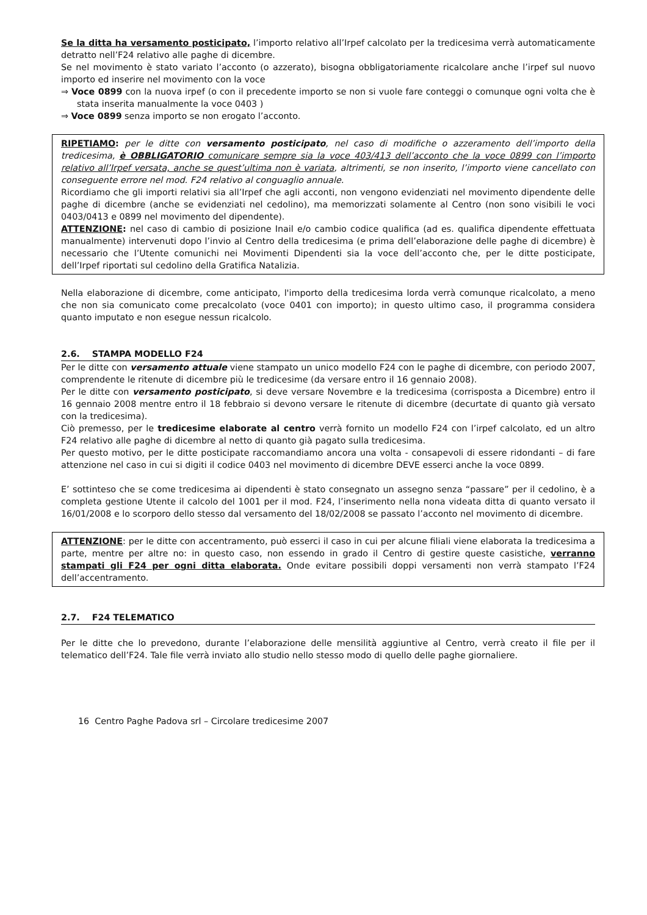Se la ditta ha versamento posticipato, l’importo relativo all’Irpef calcolato per la tredicesima verrà automaticamente detratto nell’F24 relativo alle paghe di dicembre.
Se nel movimento è stato variato l’acconto (o azzerato), bisogna obbligatoriamente ricalcolare anche l’irpef sul nuovo importo ed inserire nel movimento con la voce
⇒ Voce 0899 con la nuova irpef (o con il precedente importo se non si vuole fare conteggi o comunque ogni volta che è stata inserita manualmente la voce 0403 )
⇒ Voce 0899 senza importo se non erogato l’acconto.
RIPETIAMO: per le ditte con versamento posticipato, nel caso di modifiche o azzeramento dell’importo della tredicesima, è OBBLIGATORIO comunicare sempre sia la voce 403/413 dell’acconto che la voce 0899 con l’importo relativo all’Irpef versata, anche se quest’ultima non è variata, altrimenti, se non inserito, l’importo viene cancellato con conseguente errore nel mod. F24 relativo al conguaglio annuale.
Ricordiamo che gli importi relativi sia all’Irpef che agli acconti, non vengono evidenziati nel movimento dipendente delle paghe di dicembre (anche se evidenziati nel cedolino), ma memorizzati solamente al Centro (non sono visibili le voci 0403/0413 e 0899 nel movimento del dipendente).
ATTENZIONE: nel caso di cambio di posizione Inail e/o cambio codice qualifica (ad es. qualifica dipendente effettuata manualmente) intervenuti dopo l’invio al Centro della tredicesima (e prima dell’elaborazione delle paghe di dicembre) è necessario che l’Utente comunichi nei Movimenti Dipendenti sia la voce dell’acconto che, per le ditte posticipate, dell’Irpef riportati sul cedolino della Gratifica Natalizia.
Nella elaborazione di dicembre, come anticipato, l'importo della tredicesima lorda verrà comunque ricalcolato, a meno che non sia comunicato come precalcolato (voce 0401 con importo); in questo ultimo caso, il programma considera quanto imputato e non esegue nessun ricalcolo.
2.6. STAMPA MODELLO F24
Per le ditte con versamento attuale viene stampato un unico modello F24 con le paghe di dicembre, con periodo 2007, comprendente le ritenute di dicembre più le tredicesime (da versare entro il 16 gennaio 2008).
Per le ditte con versamento posticipato, si deve versare Novembre e la tredicesima (corrisposta a Dicembre) entro il 16 gennaio 2008 mentre entro il 18 febbraio si devono versare le ritenute di dicembre (decurtate di quanto già versato con la tredicesima).
Ciò premesso, per le tredicesime elaborate al centro verrà fornito un modello F24 con l’irpef calcolato, ed un altro F24 relativo alle paghe di dicembre al netto di quanto già pagato sulla tredicesima.
Per questo motivo, per le ditte posticipate raccomandiamo ancora una volta - consapevoli di essere ridondanti – di fare attenzione nel caso in cui si digiti il codice 0403 nel movimento di dicembre DEVE esserci anche la voce 0899.
E’ sottinteso che se come tredicesima ai dipendenti è stato consegnato un assegno senza “passare” per il cedolino, è a completa gestione Utente il calcolo del 1001 per il mod. F24, l’inserimento nella nona videata ditta di quanto versato il 16/01/2008 e lo scorporo dello stesso dal versamento del 18/02/2008 se passato l’acconto nel movimento di dicembre.
ATTENZIONE: per le ditte con accentramento, può esserci il caso in cui per alcune filiali viene elaborata la tredicesima a parte, mentre per altre no: in questo caso, non essendo in grado il Centro di gestire queste casistiche, verranno stampati gli F24 per ogni ditta elaborata. Onde evitare possibili doppi versamenti non verrà stampato l’F24 dell’accentramento.
2.7. F24 TELEMATICO
Per le ditte che lo prevedono, durante l’elaborazione delle mensilità aggiuntive al Centro, verrà creato il file per il telematico dell’F24. Tale file verrà inviato allo studio nello stesso modo di quello delle paghe giornaliere.
16 Centro Paghe Padova srl – Circolare tredicesime 2007